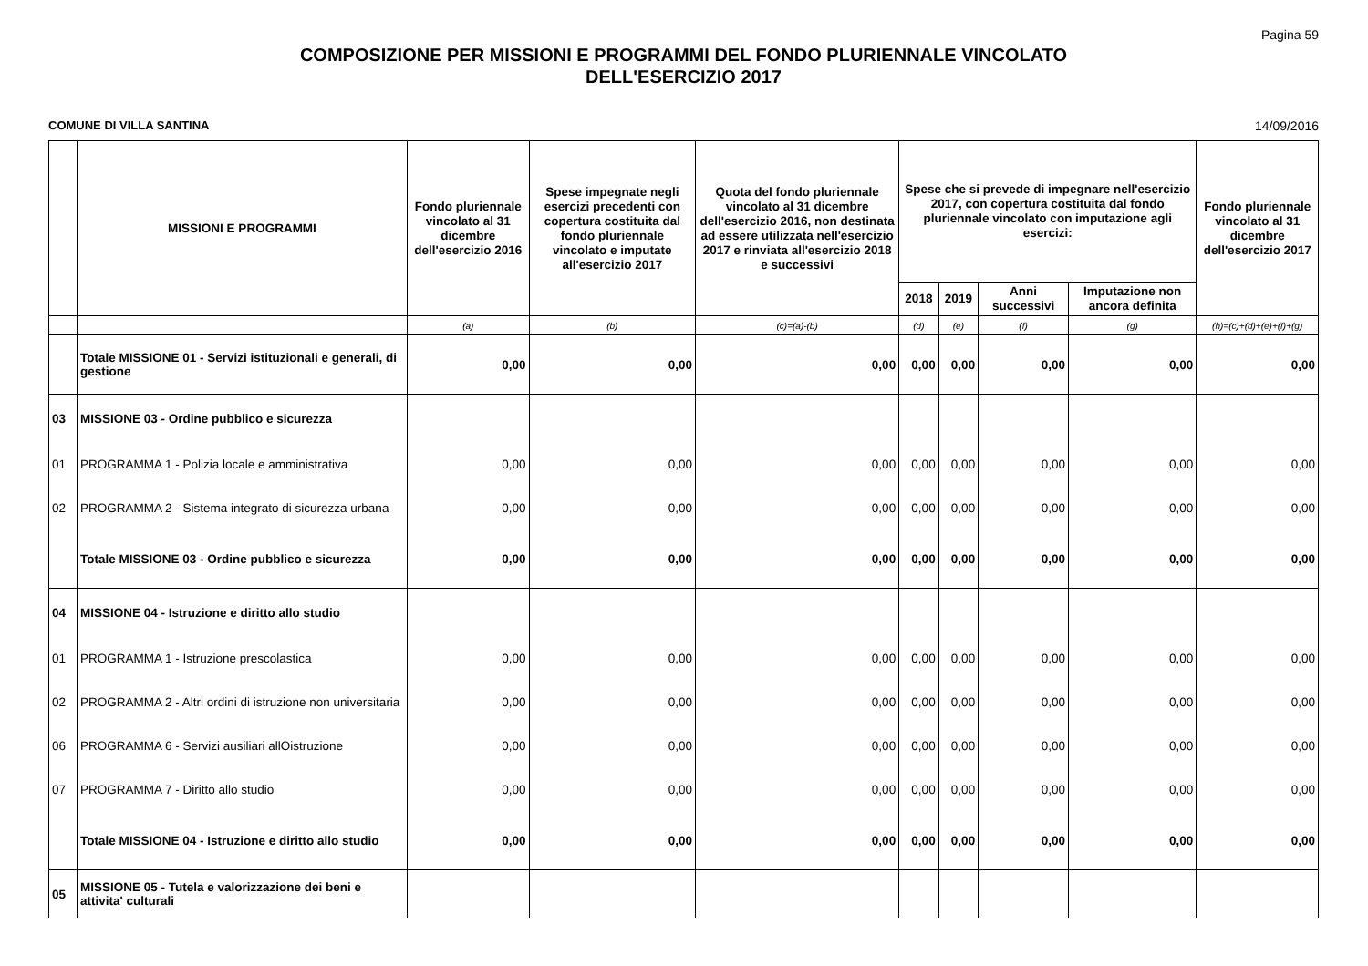Pagina 59
COMPOSIZIONE PER MISSIONI E PROGRAMMI DEL FONDO PLURIENNALE VINCOLATO
DELL'ESERCIZIO 2017
COMUNE DI VILLA SANTINA 14/09/2016
| | MISSIONI E PROGRAMMI | Fondo pluriennale vincolato al 31 dicembre dell'esercizio 2016 | Spese impegnate negli esercizi precedenti con copertura costituita dal fondo pluriennale vincolato e imputate all'esercizio 2017 | Quota del fondo pluriennale vincolato al 31 dicembre dell'esercizio 2016, non destinata ad essere utilizzata nell'esercizio 2017 e rinviata all'esercizio 2018 e successivi | Spese che si prevede di impegnare nell'esercizio 2017, con copertura costituita dal fondo pluriennale vincolato con imputazione agli esercizi: | | | | Fondo pluriennale vincolato al 31 dicembre dell'esercizio 2017 |
| --- | --- | --- | --- | --- | --- | --- | --- | --- | --- |
| | | | | | 2018 | 2019 | Anni successivi | Imputazione non ancora definita | |
| | | (a) | (b) | (c)=(a)-(b) | (d) | (e) | (f) | (g) | (h)=(c)+(d)+(e)+(f)+(g) |
| | Totale MISSIONE 01 - Servizi istituzionali e generali, di gestione | 0,00 | 0,00 | 0,00 | 0,00 | 0,00 | 0,00 | 0,00 | 0,00 |
| 03 | MISSIONE 03 - Ordine pubblico e sicurezza | | | | | | | | |
| 01 | PROGRAMMA 1 - Polizia locale e amministrativa | 0,00 | 0,00 | 0,00 | 0,00 | 0,00 | 0,00 | 0,00 | 0,00 |
| 02 | PROGRAMMA 2 - Sistema integrato di sicurezza urbana | 0,00 | 0,00 | 0,00 | 0,00 | 0,00 | 0,00 | 0,00 | 0,00 |
| | Totale MISSIONE 03 - Ordine pubblico e sicurezza | 0,00 | 0,00 | 0,00 | 0,00 | 0,00 | 0,00 | 0,00 | 0,00 |
| 04 | MISSIONE 04 - Istruzione e diritto allo studio | | | | | | | | |
| 01 | PROGRAMMA 1 - Istruzione prescolastica | 0,00 | 0,00 | 0,00 | 0,00 | 0,00 | 0,00 | 0,00 | 0,00 |
| 02 | PROGRAMMA 2 - Altri ordini di istruzione non universitaria | 0,00 | 0,00 | 0,00 | 0,00 | 0,00 | 0,00 | 0,00 | 0,00 |
| 06 | PROGRAMMA 6 - Servizi ausiliari allOistruzione | 0,00 | 0,00 | 0,00 | 0,00 | 0,00 | 0,00 | 0,00 | 0,00 |
| 07 | PROGRAMMA 7 - Diritto allo studio | 0,00 | 0,00 | 0,00 | 0,00 | 0,00 | 0,00 | 0,00 | 0,00 |
| | Totale MISSIONE 04 - Istruzione e diritto allo studio | 0,00 | 0,00 | 0,00 | 0,00 | 0,00 | 0,00 | 0,00 | 0,00 |
| 05 | MISSIONE 05 - Tutela e valorizzazione dei beni e attivita' culturali | | | | | | | | |